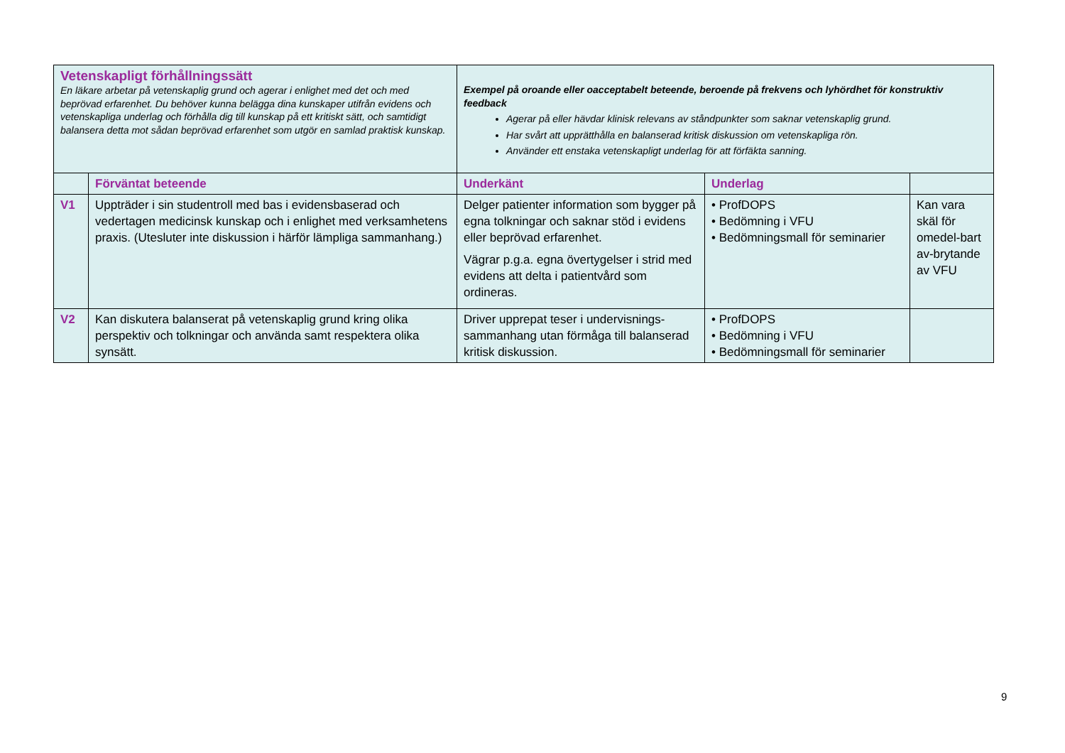| Vetenskapligt förhållningssätt En läkare arbetar på vetenskaplig grund och agerar i enlighet med det och med beprövad erfarenhet. Du behöver kunna belägga dina kunskaper utifrån evidens och vetenskapliga underlag och förhålla dig till kunskap på ett kritiskt sätt, och samtidigt balansera detta mot sådan beprövad erfarenhet som utgör en samlad praktisk kunskap. | | Exempel på oroande eller oacceptabelt beteende, beroende på frekvens och lyhördhet för konstruktiv feedback Agerar på eller hävdar klinisk relevans av ståndpunkter som saknar vetenskaplig grund. Har svårt att upprätthålla en balanserad kritisk diskussion om vetenskapliga rön. Använder ett enstaka vetenskapligt underlag för att förfäkta sanning. | | |
| | Förväntat beteende | Underkänt | Underlag | |
| V1 | Uppträder i sin studentroll med bas i evidensbaserad och vedertagen medicinsk kunskap och i enlighet med verksamhetens praxis. (Utesluter inte diskussion i härför lämpliga sammanhang.) | Delger patienter information som bygger på egna tolkningar och saknar stöd i evidens eller beprövad erfarenhet. Vägrar p.g.a. egna övertygelser i strid med evidens att delta i patientvård som ordineras. | • ProfDOPS • Bedömning i VFU • Bedömningsmall för seminarier | Kan vara skäl för omedel-bart av-brytande av VFU |
| V2 | Kan diskutera balanserat på vetenskaplig grund kring olika perspektiv och tolkningar och använda samt respektera olika synsätt. | Driver upprepat teser i undervisnings-sammanhang utan förmåga till balanserad kritisk diskussion. | • ProfDOPS • Bedömning i VFU • Bedömningsmall för seminarier | |
9